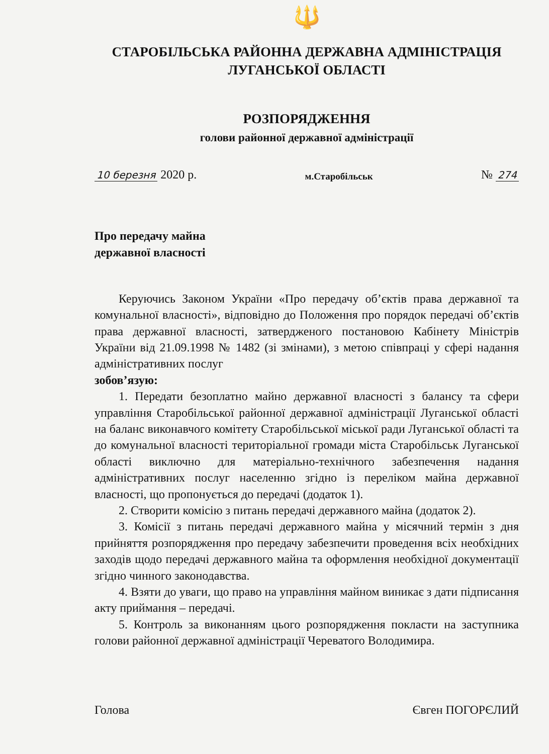🔱
СТАРОБІЛЬСЬКА РАЙОННА ДЕРЖАВНА АДМІНІСТРАЦІЯ
ЛУГАНСЬКОЇ ОБЛАСТІ
РОЗПОРЯДЖЕННЯ
голови районної державної адміністрації
10 березня 2020 р. м.Старобільськ № 274
Про передачу майна
державної власності
Керуючись Законом України «Про передачу об’єктів права державної та комунальної власності», відповідно до Положення про порядок передачі об’єктів права державної власності, затвердженого постановою Кабінету Міністрів України від 21.09.1998 № 1482 (зі змінами), з метою співпраці у сфері надання адміністративних послуг
зобов’язую:
1. Передати безоплатно майно державної власності з балансу та сфери управління Старобільської районної державної адміністрації Луганської області на баланс виконавчого комітету Старобільської міської ради Луганської області та до комунальної власності територіальної громади міста Старобільськ Луганської області виключно для матеріально-технічного забезпечення надання адміністративних послуг населенню згідно із переліком майна державної власності, що пропонується до передачі (додаток 1).
2. Створити комісію з питань передачі державного майна (додаток 2).
3. Комісії з питань передачі державного майна у місячний термін з дня прийняття розпорядження про передачу забезпечити проведення всіх необхідних заходів щодо передачі державного майна та оформлення необхідної документації згідно чинного законодавства.
4. Взяти до уваги, що право на управління майном виникає з дати підписання акту приймання – передачі.
5. Контроль за виконанням цього розпорядження покласти на заступника голови районної державної адміністрації Череватого Володимира.
Голова Євген ПОГОРЄЛИЙ